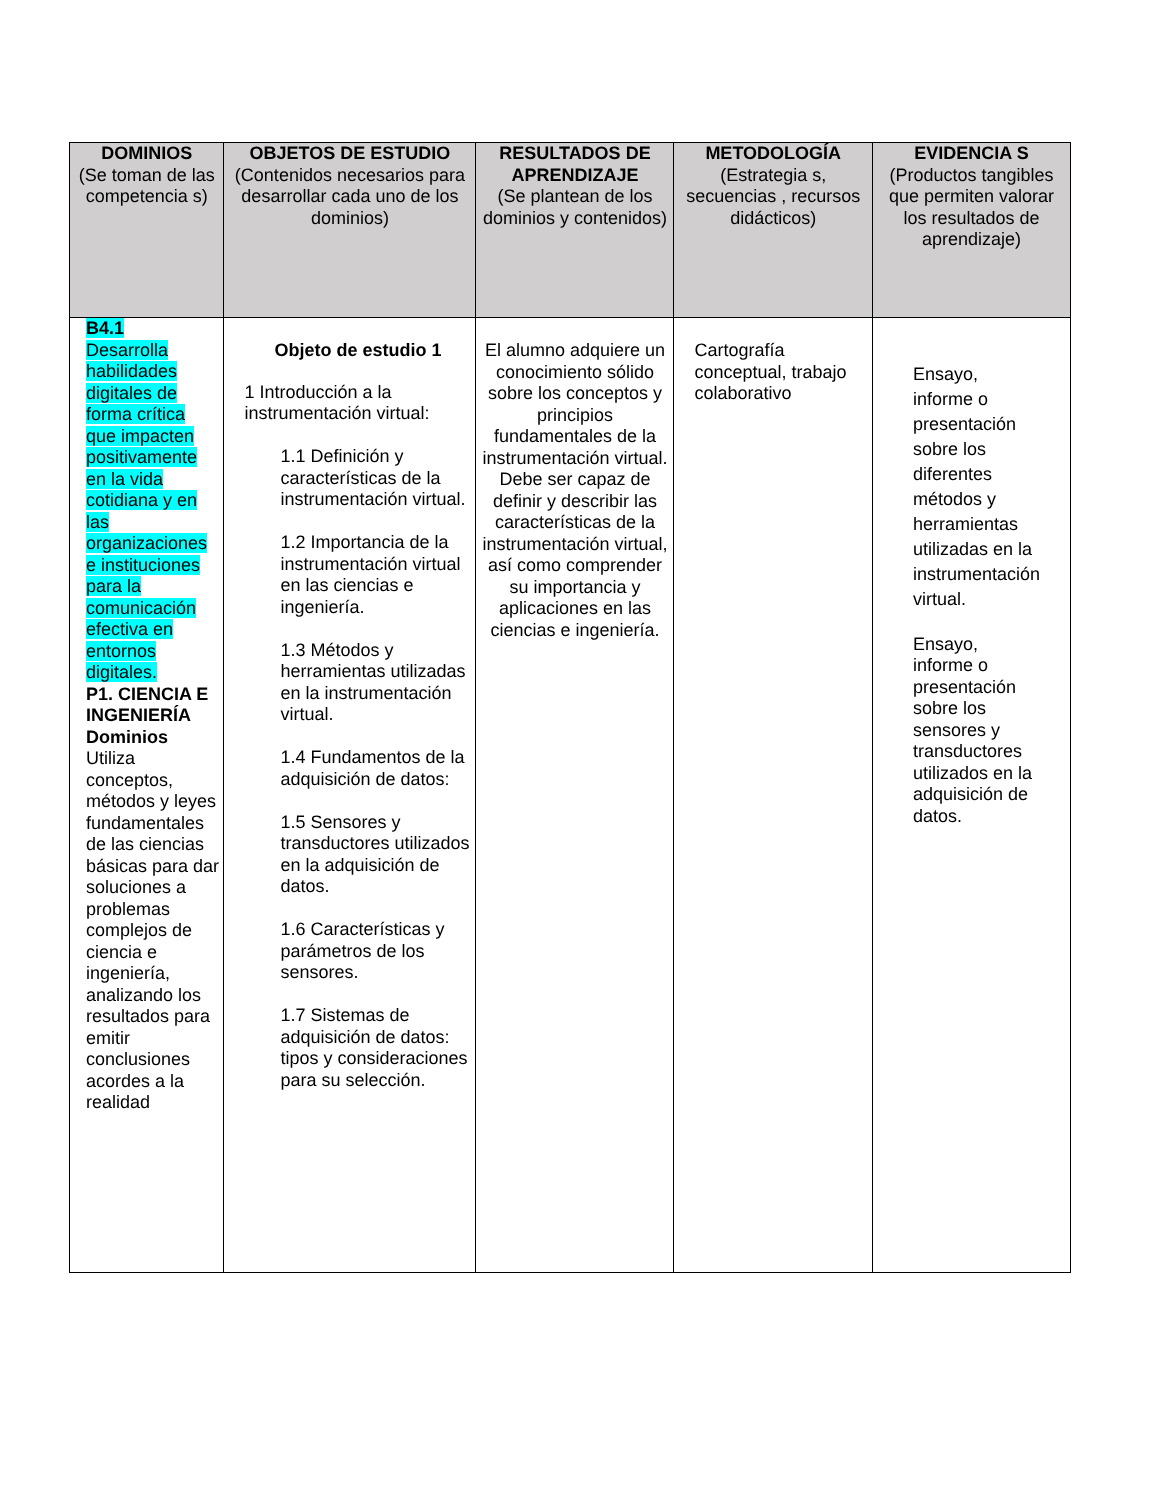| DOMINIOS (Se toman de las competencia s) | OBJETOS DE ESTUDIO (Contenidos necesarios para desarrollar cada uno de los dominios) | RESULTADOS DE APRENDIZAJE (Se plantean de los dominios y contenidos) | METODOLOGÍA (Estrategia s, secuencias , recursos didácticos) | EVIDENCIA S (Productos tangibles que permiten valorar los resultados de aprendizaje) |
| --- | --- | --- | --- | --- |
| B4.1 Desarrolla habilidades digitales de forma crítica que impacten positivamente en la vida cotidiana y en las organizaciones e instituciones para la comunicación efectiva en entornos digitales. P1. CIENCIA E INGENIERÍA Dominios Utiliza conceptos, métodos y leyes fundamentales de las ciencias básicas para dar soluciones a problemas complejos de ciencia e ingeniería, analizando los resultados para emitir conclusiones acordes a la realidad | Objeto de estudio 1 1 Introducción a la instrumentación virtual: 1.1 Definición y características de la instrumentación virtual. 1.2 Importancia de la instrumentación virtual en las ciencias e ingeniería. 1.3 Métodos y herramientas utilizadas en la instrumentación virtual. 1.4 Fundamentos de la adquisición de datos: 1.5 Sensores y transductores utilizados en la adquisición de datos. 1.6 Características y parámetros de los sensores. 1.7 Sistemas de adquisición de datos: tipos y consideraciones para su selección. | El alumno adquiere un conocimiento sólido sobre los conceptos y principios fundamentales de la instrumentación virtual. Debe ser capaz de definir y describir las características de la instrumentación virtual, así como comprender su importancia y aplicaciones en las ciencias e ingeniería. | Cartografía conceptual, trabajo colaborativo | Ensayo, informe o presentación sobre los diferentes métodos y herramientas utilizadas en la instrumentación virtual. Ensayo, informe o presentación sobre los sensores y transductores utilizados en la adquisición de datos. |